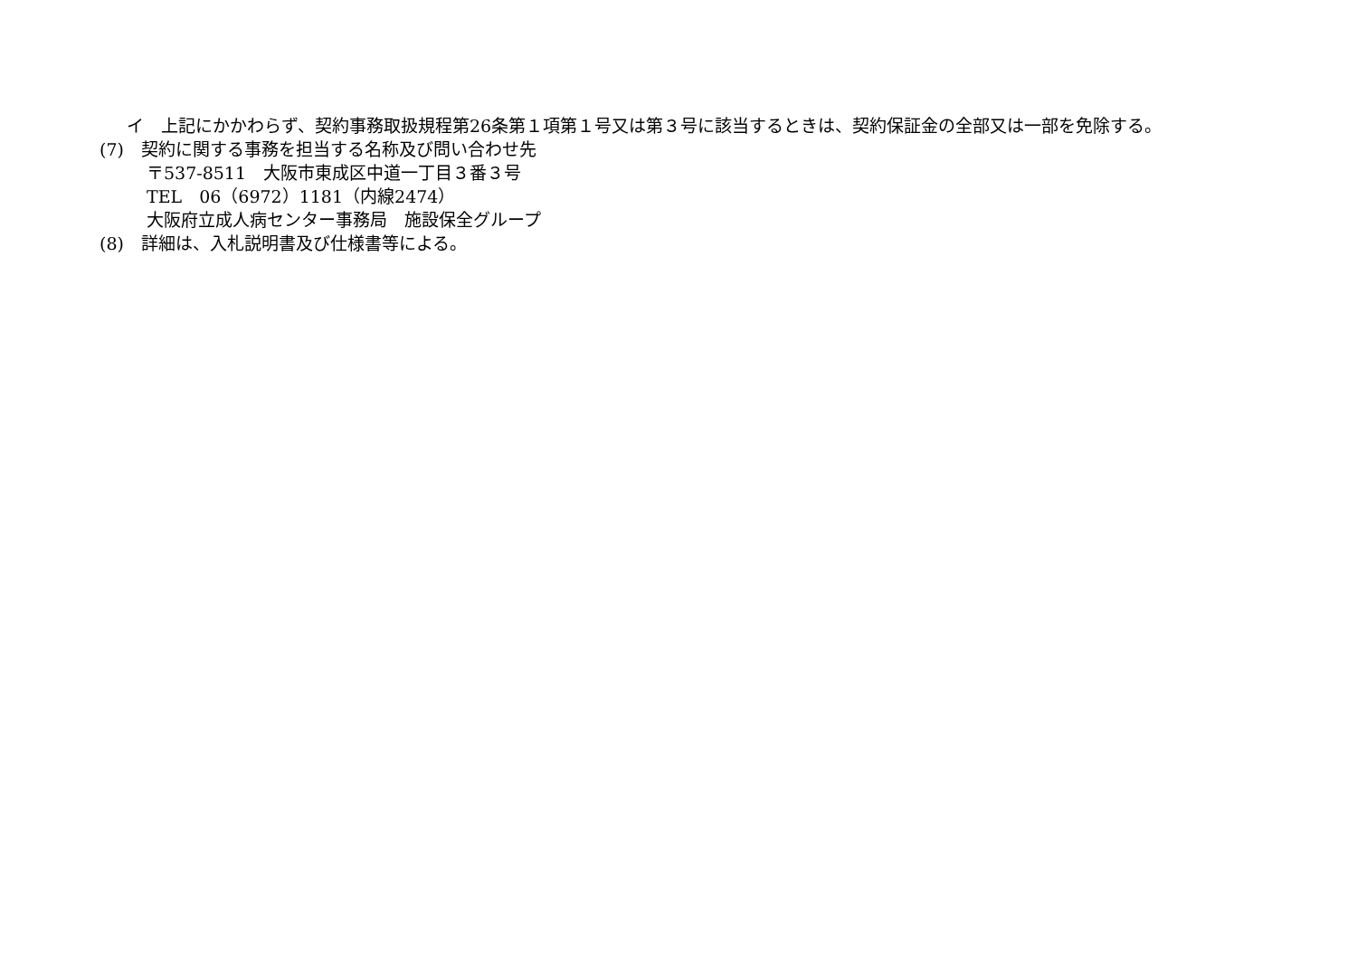イ　上記にかかわらず、契約事務取扱規程第26条第１項第１号又は第３号に該当するときは、契約保証金の全部又は一部を免除する。
(7)　契約に関する事務を担当する名称及び問い合わせ先
〒537-8511　大阪市東成区中道一丁目３番３号
TEL　06（6972）1181（内線2474）
大阪府立成人病センター事務局　施設保全グループ
(8)　詳細は、入札説明書及び仕様書等による。